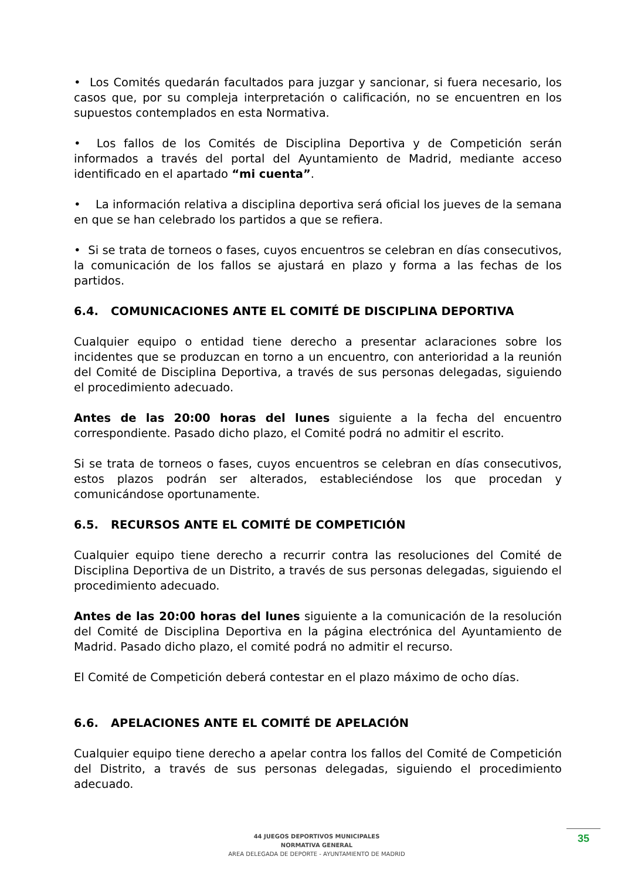• Los Comités quedarán facultados para juzgar y sancionar, si fuera necesario, los casos que, por su compleja interpretación o calificación, no se encuentren en los supuestos contemplados en esta Normativa.
• Los fallos de los Comités de Disciplina Deportiva y de Competición serán informados a través del portal del Ayuntamiento de Madrid, mediante acceso identificado en el apartado “mi cuenta”.
• La información relativa a disciplina deportiva será oficial los jueves de la semana en que se han celebrado los partidos a que se refiera.
• Si se trata de torneos o fases, cuyos encuentros se celebran en días consecutivos, la comunicación de los fallos se ajustará en plazo y forma a las fechas de los partidos.
6.4. COMUNICACIONES ANTE EL COMITÉ DE DISCIPLINA DEPORTIVA
Cualquier equipo o entidad tiene derecho a presentar aclaraciones sobre los incidentes que se produzcan en torno a un encuentro, con anterioridad a la reunión del Comité de Disciplina Deportiva, a través de sus personas delegadas, siguiendo el procedimiento adecuado.
Antes de las 20:00 horas del lunes siguiente a la fecha del encuentro correspondiente. Pasado dicho plazo, el Comité podrá no admitir el escrito.
Si se trata de torneos o fases, cuyos encuentros se celebran en días consecutivos, estos plazos podrán ser alterados, estableciéndose los que procedan y comunicándose oportunamente.
6.5. RECURSOS ANTE EL COMITÉ DE COMPETICIÓN
Cualquier equipo tiene derecho a recurrir contra las resoluciones del Comité de Disciplina Deportiva de un Distrito, a través de sus personas delegadas, siguiendo el procedimiento adecuado.
Antes de las 20:00 horas del lunes siguiente a la comunicación de la resolución del Comité de Disciplina Deportiva en la página electrónica del Ayuntamiento de Madrid. Pasado dicho plazo, el comité podrá no admitir el recurso.
El Comité de Competición deberá contestar en el plazo máximo de ocho días.
6.6. APELACIONES ANTE EL COMITÉ DE APELACIÓN
Cualquier equipo tiene derecho a apelar contra los fallos del Comité de Competición del Distrito, a través de sus personas delegadas, siguiendo el procedimiento adecuado.
44 JUEGOS DEPORTIVOS MUNICIPALES
NORMATIVA GENERAL
AREA DELEGADA DE DEPORTE - AYUNTAMIENTO DE MADRID
35